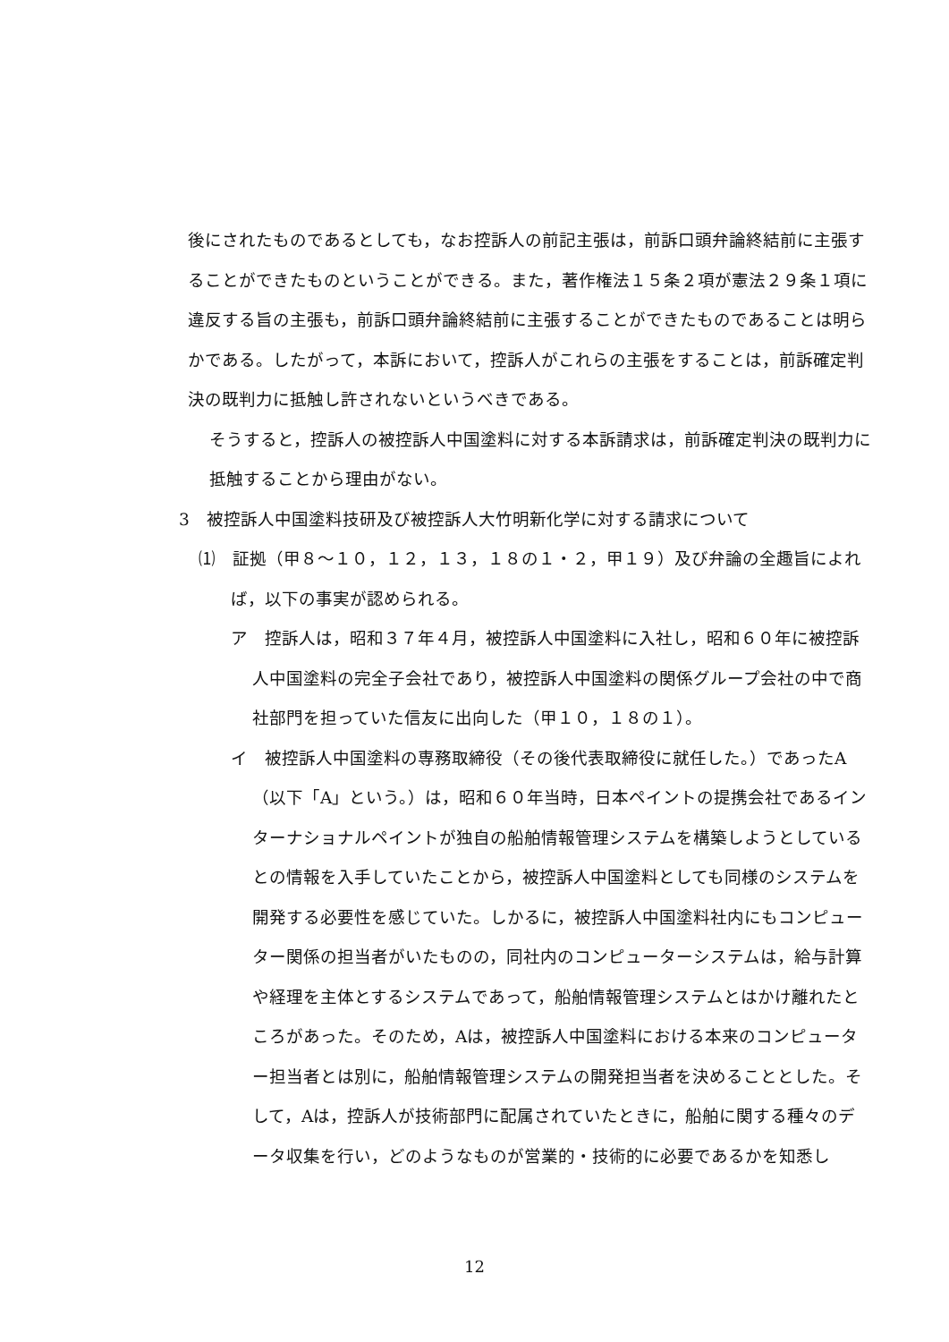後にされたものであるとしても，なお控訴人の前記主張は，前訴口頭弁論終結前に主張することができたものということができる。また，著作権法１５条２項が憲法２９条１項に違反する旨の主張も，前訴口頭弁論終結前に主張することができたものであることは明らかである。したがって，本訴において，控訴人がこれらの主張をすることは，前訴確定判決の既判力に抵触し許されないというべきである。
そうすると，控訴人の被控訴人中国塗料に対する本訴請求は，前訴確定判決の既判力に抵触することから理由がない。
3　被控訴人中国塗料技研及び被控訴人大竹明新化学に対する請求について
⑴　証拠（甲８～１０，１２，１３，１８の１・２，甲１９）及び弁論の全趣旨によれば，以下の事実が認められる。
ア　控訴人は，昭和３７年４月，被控訴人中国塗料に入社し，昭和６０年に被控訴人中国塗料の完全子会社であり，被控訴人中国塗料の関係グループ会社の中で商社部門を担っていた信友に出向した（甲１０，１８の１）。
イ　被控訴人中国塗料の専務取締役（その後代表取締役に就任した。）であったA（以下「A」という。）は，昭和６０年当時，日本ペイントの提携会社であるインターナショナルペイントが独自の船舶情報管理システムを構築しようとしているとの情報を入手していたことから，被控訴人中国塗料としても同様のシステムを開発する必要性を感じていた。しかるに，被控訴人中国塗料社内にもコンピューター関係の担当者がいたものの，同社内のコンピューターシステムは，給与計算や経理を主体とするシステムであって，船舶情報管理システムとはかけ離れたところがあった。そのため，Aは，被控訴人中国塗料における本来のコンピューター担当者とは別に，船舶情報管理システムの開発担当者を決めることとした。そして，Aは，控訴人が技術部門に配属されていたときに，船舶に関する種々のデータ収集を行い，どのようなものが営業的・技術的に必要であるかを知悉し
12